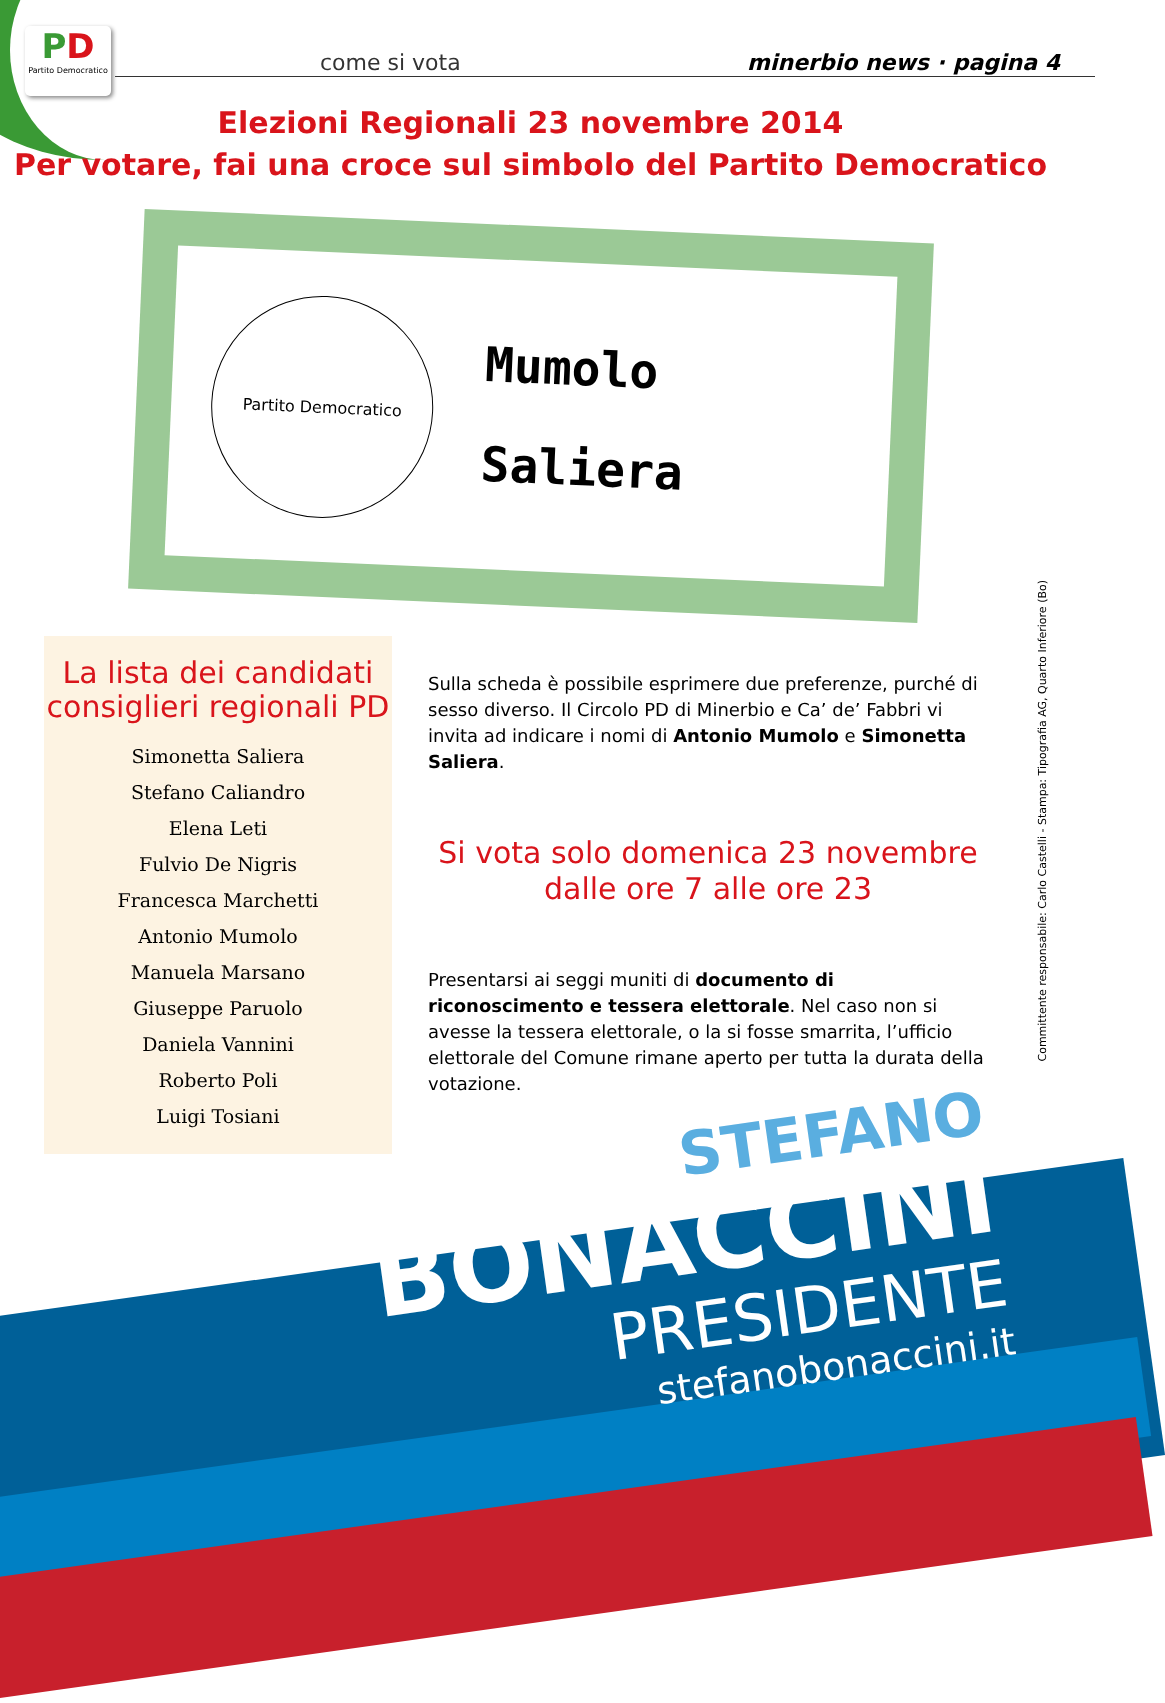PD
Partito Democratico
come si vota minerbio news · pagina 4
Elezioni Regionali 23 novembre 2014
Per votare, fai una croce sul simbolo del Partito Democratico
Partito Democratico
Mumolo
Saliera
La lista dei candidati consiglieri regionali PD
Simonetta Saliera
Stefano Caliandro
Elena Leti
Fulvio De Nigris
Francesca Marchetti
Antonio Mumolo
Manuela Marsano
Giuseppe Paruolo
Daniela Vannini
Roberto Poli
Luigi Tosiani
Sulla scheda è possibile esprimere due preferenze, purché di sesso diverso. Il Circolo PD di Minerbio e Ca’ de’ Fabbri vi invita ad indicare i nomi di Antonio Mumolo e Simonetta Saliera.
Si vota solo domenica 23 novembre
dalle ore 7 alle ore 23
Presentarsi ai seggi muniti di documento di riconoscimento e tessera elettorale. Nel caso non si avesse la tessera elettorale, o la si fosse smarrita, l’ufficio elettorale del Comune rimane aperto per tutta la durata della votazione.
Committente responsabile: Carlo Castelli - Stampa: Tipografia AG, Quarto Inferiore (Bo)
STEFANO
BONACCINI
PRESIDENTE
stefanobonaccini.it